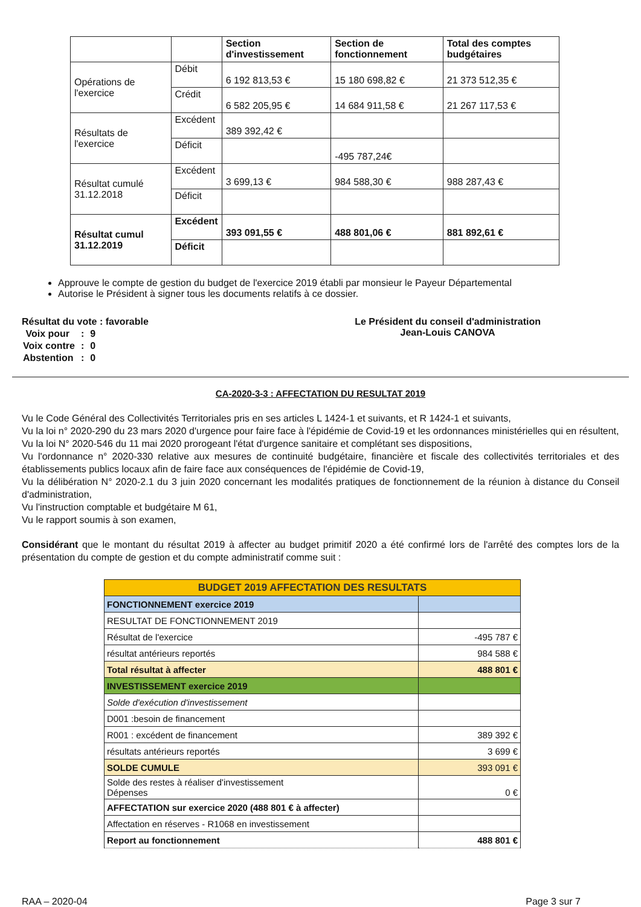| | | Section d'investissement | Section de fonctionnement | Total des comptes budgétaires |
| Opérations de l'exercice | Débit | 6 192 813,53 € | 15 180 698,82 € | 21 373 512,35 € |
| | Crédit | 6 582 205,95 € | 14 684 911,58 € | 21 267 117,53 € |
| Résultats de l'exercice | Excédent | 389 392,42 € | | |
| | Déficit | | -495 787,24€ | |
| Résultat cumulé 31.12.2018 | Excédent | 3 699,13 € | 984 588,30 € | 988 287,43 € |
| | Déficit | | | |
| Résultat cumul 31.12.2019 | Excédent | 393 091,55 € | 488 801,06 € | 881 892,61 € |
| | Déficit | | | |
Approuve le compte de gestion du budget de l'exercice 2019 établi par monsieur le Payeur Départemental
Autorise le Président à signer tous les documents relatifs à ce dossier.
Résultat du vote : favorable
| Voix pour | : | 9 |
| Voix contre | : | 0 |
| Abstention | : | 0 |
Le Président du conseil d'administration
Jean-Louis CANOVA
CA-2020-3-3 : AFFECTATION DU RESULTAT 2019
Vu le Code Général des Collectivités Territoriales pris en ses articles L 1424-1 et suivants, et R 1424-1 et suivants,
Vu la loi n° 2020-290 du 23 mars 2020 d'urgence pour faire face à l'épidémie de Covid-19 et les ordonnances ministérielles qui en résultent,
Vu la loi N° 2020-546 du 11 mai 2020 prorogeant l'état d'urgence sanitaire et complétant ses dispositions,
Vu l'ordonnance n° 2020-330 relative aux mesures de continuité budgétaire, financière et fiscale des collectivités territoriales et des établissements publics locaux afin de faire face aux conséquences de l'épidémie de Covid-19,
Vu la délibération N° 2020-2.1 du 3 juin 2020 concernant les modalités pratiques de fonctionnement de la réunion à distance du Conseil d'administration,
Vu l'instruction comptable et budgétaire M 61,
Vu le rapport soumis à son examen,
Considérant que le montant du résultat 2019 à affecter au budget primitif 2020 a été confirmé lors de l'arrêté des comptes lors de la présentation du compte de gestion et du compte administratif comme suit :
| BUDGET 2019 AFFECTATION DES RESULTATS | |
| FONCTIONNEMENT exercice 2019 | |
| RESULTAT DE FONCTIONNEMENT 2019 | |
| Résultat de l'exercice | -495 787 € |
| résultat antérieurs reportés | 984 588 € |
| Total résultat à affecter | 488 801 € |
| INVESTISSEMENT exercice 2019 | |
| Solde d'exécution d'investissement | |
| D001 :besoin de financement | |
| R001 : excédent de financement | 389 392 € |
| résultats antérieurs reportés | 3 699 € |
| SOLDE CUMULE | 393 091 € |
| Solde des restes à réaliser d'investissement Dépenses | 0 € |
| AFFECTATION sur exercice 2020 (488 801 € à affecter) | |
| Affectation en réserves - R1068 en investissement | |
| Report au fonctionnement | 488 801 € |
RAA – 2020-04 Page 3 sur 7